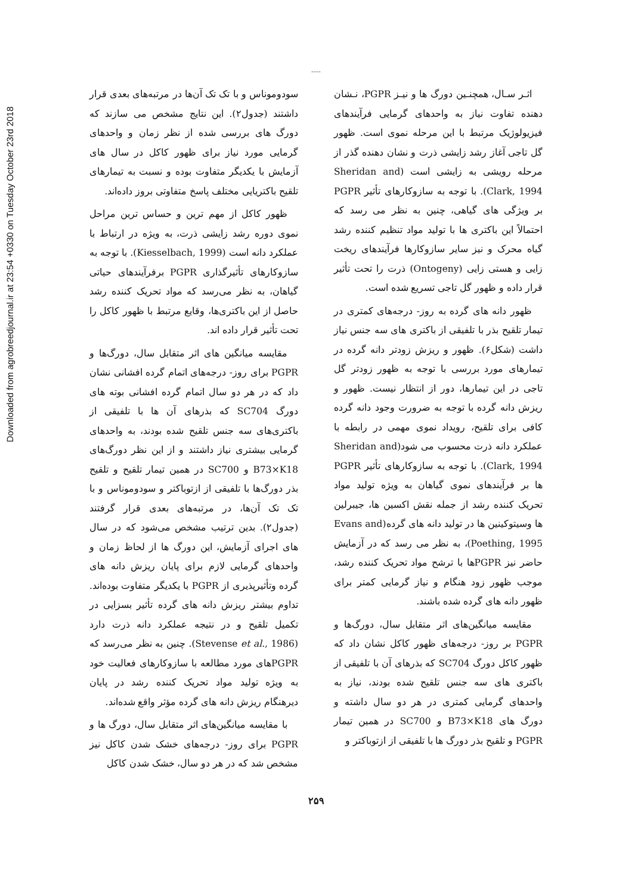Downloaded from agrobreedjournal.ir at 23:54 +0330 on Tuesday October 23rd 2018
.....
اثـر سـال، همچنـین دورگ ها و نیـز PGPR، نـشان دهنده تفاوت نیاز به واحدهای گرمایی فرآیندهای فیزیولوژیک مرتبط با این مرحله نموی است. ظهور گل تاجی آغاز رشد زایشی ذرت و نشان دهنده گذر از مرحله رویشی به زایشی است (Sheridan and Clark, 1994). با توجه به سازوکارهای تأثیر PGPR بر ویژگی های گیاهی، چنین به نظر می رسد که احتمالاً این باکتری ها با تولید مواد تنظیم کننده رشد گیاه محرک و نیز سایر سازوکارها فرآیندهای ریخت زایی و هستی زایی (Ontogeny) ذرت را تحت تأثیر قرار داده و ظهور گل تاجی تسریع شده است.
ظهور دانه های گرده به روز- درجه‌های کمتری در تیمار تلقیح بذر با تلفیقی از باکتری های سه جنس نیاز داشت (شکل۶). ظهور و ریزش زودتر دانه گرده در تیمارهای مورد بررسی با توجه به ظهور زودتر گل تاجی در این تیمارها، دور از انتظار نیست. ظهور و ریزش دانه گرده با توجه به ضرورت وجود دانه گرده کافی برای تلقیح، رویداد نموی مهمی در رابطه با عملکرد دانه ذرت محسوب می شود(Sheridan and Clark, 1994). با توجه به سازوکارهای تأثیر PGPR ها بر فرآیندهای نموی گیاهان به ویژه تولید مواد تحریک کننده رشد از جمله نقش اکسین ها، جیبرلین ها وسیتوکینین ها در تولید دانه های گرده(Evans and Poething, 1995)، به نظر می رسد که در آزمایش حاضر نیز PGPRها با ترشح مواد تحریک کننده رشد، موجب ظهور زود هنگام و نیاز گرمایی کمتر برای ظهور دانه های گرده شده باشند.
مقایسه میانگین‌های اثر متقابل سال، دورگ‌ها و PGPR بر روز- درجه‌های ظهور کاکل نشان داد که ظهور کاکل دورگ SC704 که بذرهای آن با تلفیقی از باکتری های سه جنس تلقیح شده بودند، نیاز به واحدهای گرمایی کمتری در هر دو سال داشته و دورگ های B73×K18 و SC700 در همین تیمار PGPR و تلقیح بذر دورگ ها با تلفیقی از ازتوباکتر و
سودوموناس و با تک تک آن‌ها در مرتبه‌های بعدی قرار داشتند (جدول۲). این نتایج مشخص می سازند که دورگ های بررسی شده از نظر زمان و واحدهای گرمایی مورد نیاز برای ظهور کاکل در سال های آزمایش با یکدیگر متفاوت بوده و نسبت به تیمارهای تلقیح باکتریایی مختلف پاسخ متفاوتی بروز داده‌اند.
ظهور کاکل از مهم ترین و حساس ترین مراحل نموی دوره رشد زایشی ذرت، به ویژه در ارتباط با عملکرد دانه است (Kiesselbach, 1999). با توجه به سازوکارهای تأثیرگذاری PGPR برفرآیندهای حیاتی گیاهان، به نظر می‌رسد که مواد تحریک کننده رشد حاصل از این باکتری‌ها، وقایع مرتبط با ظهور کاکل را تحت تأثیر قرار داده اند.
مقایسه میانگین های اثر متقابل سال، دورگ‌ها و PGPR برای روز- درجه‌های اتمام گرده افشانی نشان داد که در هر دو سال اتمام گرده افشانی بوته های دورگ SC704 که بذرهای آن ها با تلفیقی از باکتری‌های سه جنس تلقیح شده بودند، به واحدهای گرمایی بیشتری نیاز داشتند و از این نظر دورگ‌های B73×K18 و SC700 در همین تیمار تلقیح و تلقیح بذر دورگ‌ها با تلفیقی از ازتوباکتر و سودوموناس و با تک تک آن‌ها، در مرتبه‌های بعدی قرار گرفتند (جدول۲). بدین ترتیب مشخص می‌شود که در سال های اجرای آزمایش، این دورگ ها از لحاظ زمان و واحدهای گرمایی لازم برای پایان ریزش دانه های گرده وتأثیرپذیری از PGPR با یکدیگر متفاوت بوده‌اند. تداوم بیشتر ریزش دانه های گرده تأثیر بسزایی در تکمیل تلقیح و در نتیجه عملکرد دانه ذرت دارد (Stevense et al., 1986). چنین به نظر می‌رسد که PGPRهای مورد مطالعه با سازوکارهای فعالیت خود به ویژه تولید مواد تحریک کننده رشد در پایان دیرهنگام ریزش دانه های گرده مؤثر واقع شده‌اند.
با مقایسه میانگین‌های اثر متقابل سال، دورگ ها و PGPR برای روز- درجه‌های خشک شدن کاکل نیز مشخص شد که در هر دو سال، خشک شدن کاکل
۲۵۹